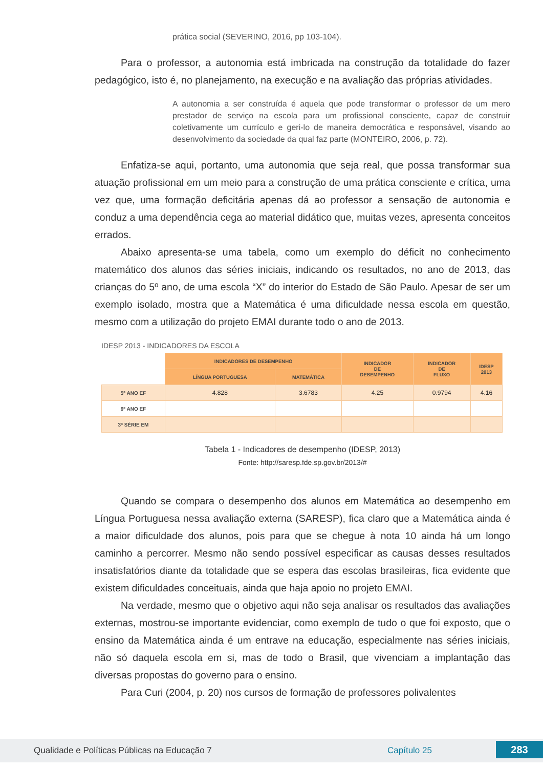prática social (SEVERINO, 2016, pp 103-104).
Para o professor, a autonomia está imbricada na construção da totalidade do fazer pedagógico, isto é, no planejamento, na execução e na avaliação das próprias atividades.
A autonomia a ser construída é aquela que pode transformar o professor de um mero prestador de serviço na escola para um profissional consciente, capaz de construir coletivamente um currículo e geri-lo de maneira democrática e responsável, visando ao desenvolvimento da sociedade da qual faz parte (MONTEIRO, 2006, p. 72).
Enfatiza-se aqui, portanto, uma autonomia que seja real, que possa transformar sua atuação profissional em um meio para a construção de uma prática consciente e crítica, uma vez que, uma formação deficitária apenas dá ao professor a sensação de autonomia e conduz a uma dependência cega ao material didático que, muitas vezes, apresenta conceitos errados.
Abaixo apresenta-se uma tabela, como um exemplo do déficit no conhecimento matemático dos alunos das séries iniciais, indicando os resultados, no ano de 2013, das crianças do 5º ano, de uma escola “X” do interior do Estado de São Paulo. Apesar de ser um exemplo isolado, mostra que a Matemática é uma dificuldade nessa escola em questão, mesmo com a utilização do projeto EMAI durante todo o ano de 2013.
IDESP 2013 - INDICADORES DA ESCOLA
| | INDICADORES DE DESEMPENHO | | INDICADOR DE DESEMPENHO | INDICADOR DE FLUXO | IDESP 2013 |
| | LÍNGUA PORTUGUESA | MATEMÁTICA | | | |
| 5º ANO EF | 4.828 | 3.6783 | 4.25 | 0.9794 | 4.16 |
| 9º ANO EF | | | | | |
| 3ª SÉRIE EM | | | | | |
Tabela 1 - Indicadores de desempenho (IDESP, 2013)
Fonte: http://saresp.fde.sp.gov.br/2013/#
Quando se compara o desempenho dos alunos em Matemática ao desempenho em Língua Portuguesa nessa avaliação externa (SARESP), fica claro que a Matemática ainda é a maior dificuldade dos alunos, pois para que se chegue à nota 10 ainda há um longo caminho a percorrer. Mesmo não sendo possível especificar as causas desses resultados insatisfatórios diante da totalidade que se espera das escolas brasileiras, fica evidente que existem dificuldades conceituais, ainda que haja apoio no projeto EMAI.
Na verdade, mesmo que o objetivo aqui não seja analisar os resultados das avaliações externas, mostrou-se importante evidenciar, como exemplo de tudo o que foi exposto, que o ensino da Matemática ainda é um entrave na educação, especialmente nas séries iniciais, não só daquela escola em si, mas de todo o Brasil, que vivenciam a implantação das diversas propostas do governo para o ensino.
Para Curi (2004, p. 20) nos cursos de formação de professores polivalentes
Qualidade e Políticas Públicas na Educação 7 Capítulo 25 283